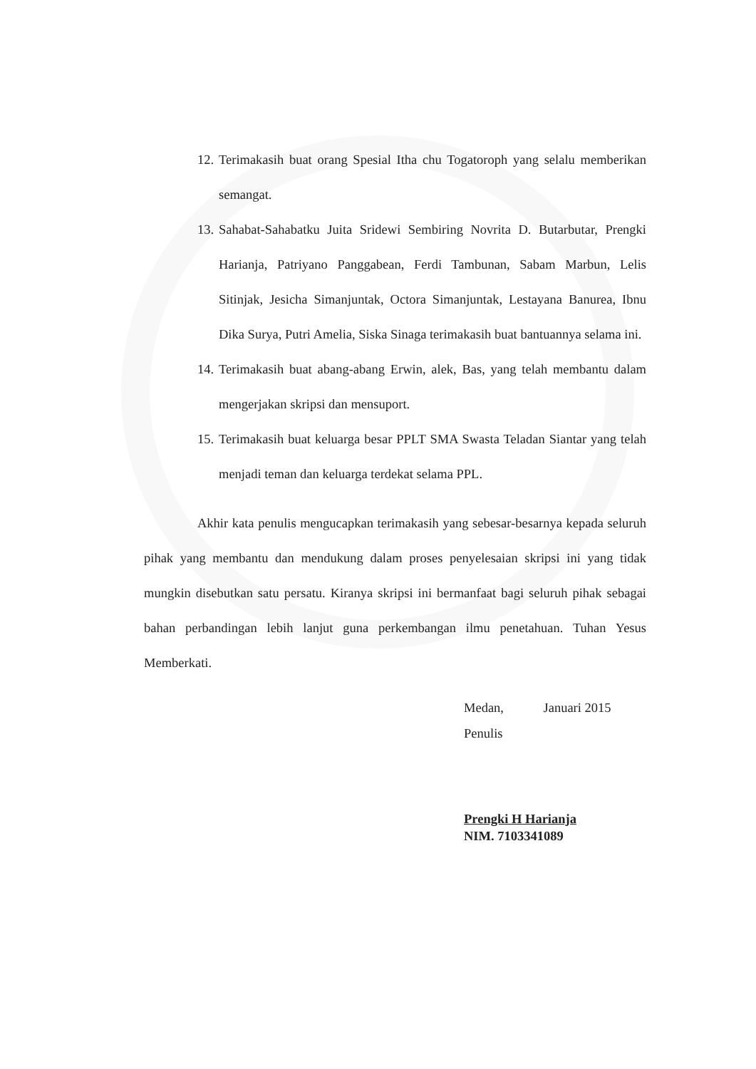12. Terimakasih buat orang Spesial Itha chu Togatoroph yang selalu memberikan semangat.
13. Sahabat-Sahabatku Juita Sridewi Sembiring Novrita D. Butarbutar, Prengki Harianja, Patriyano Panggabean, Ferdi Tambunan, Sabam Marbun, Lelis Sitinjak, Jesicha Simanjuntak, Octora Simanjuntak, Lestayana Banurea, Ibnu Dika Surya, Putri Amelia, Siska Sinaga terimakasih buat bantuannya selama ini.
14. Terimakasih buat abang-abang Erwin, alek, Bas, yang telah membantu dalam mengerjakan skripsi dan mensuport.
15. Terimakasih buat keluarga besar PPLT SMA Swasta Teladan Siantar yang telah menjadi teman dan keluarga terdekat selama PPL.
Akhir kata penulis mengucapkan terimakasih yang sebesar-besarnya kepada seluruh pihak yang membantu dan mendukung dalam proses penyelesaian skripsi ini yang tidak mungkin disebutkan satu persatu. Kiranya skripsi ini bermanfaat bagi seluruh pihak sebagai bahan perbandingan lebih lanjut guna perkembangan ilmu penetahuan. Tuhan Yesus Memberkati.
Medan, Januari 2015
Penulis
Prengki H Harianja
NIM. 7103341089